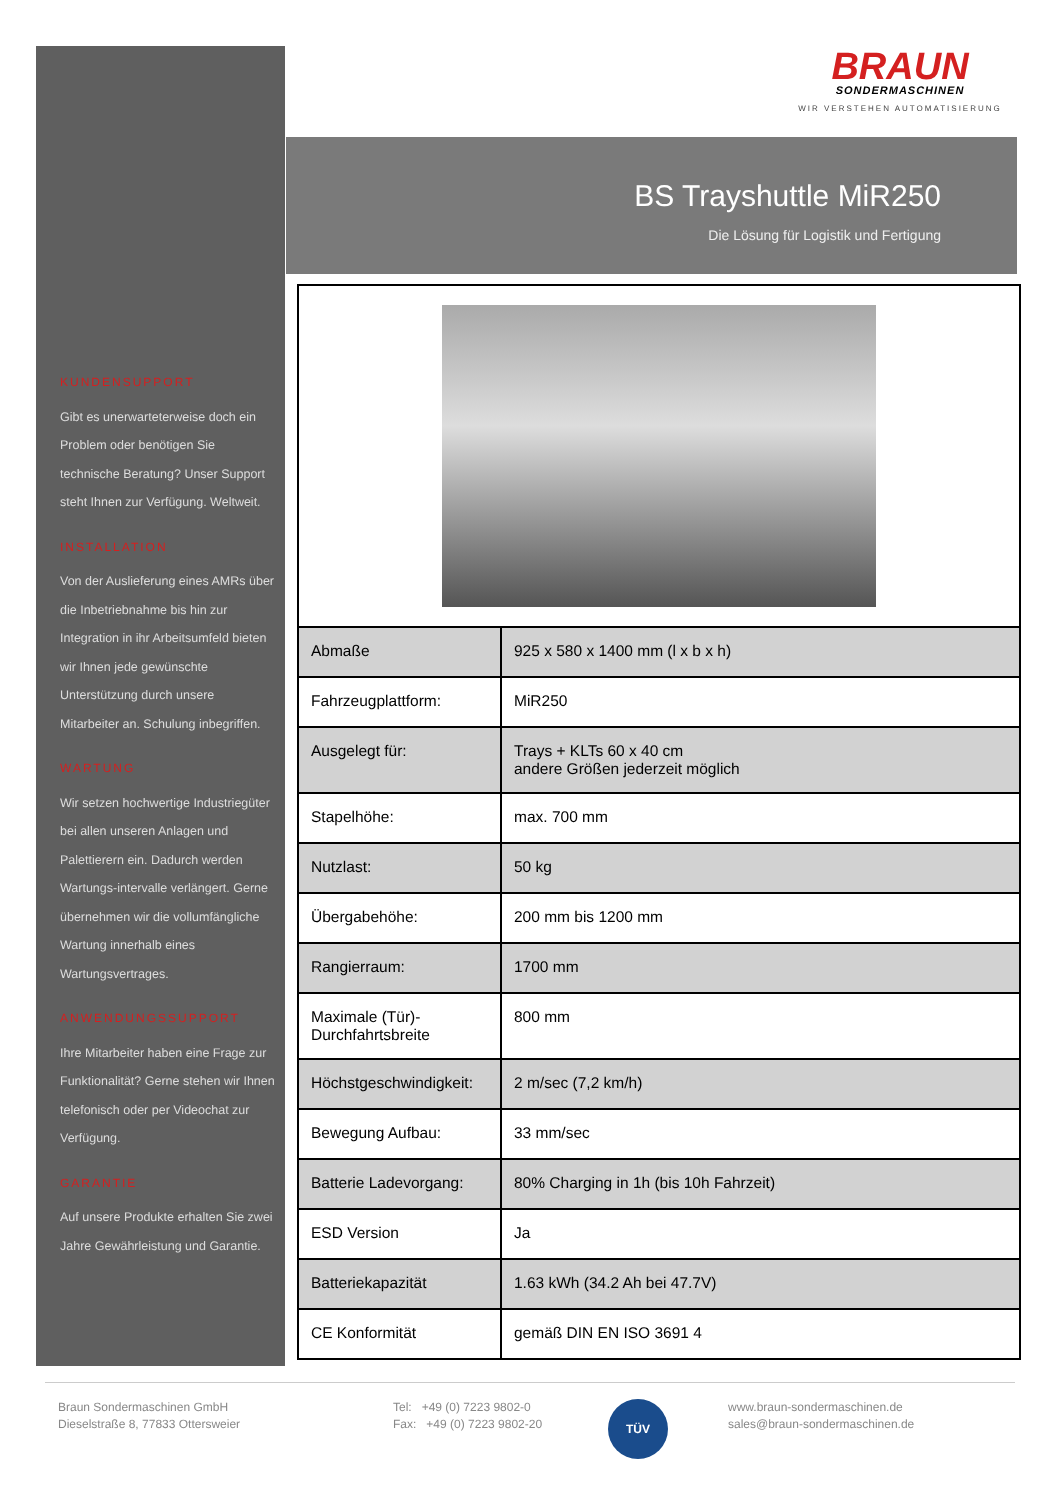BRAUN
SONDERMASCHINEN
WIR VERSTEHEN AUTOMATISIERUNG
BS Trayshuttle MiR250
Die Lösung für Logistik und Fertigung
KUNDENSUPPORT
Gibt es unerwarteterweise doch ein Problem oder benötigen Sie technische Beratung? Unser Support steht Ihnen zur Verfügung. Weltweit.
INSTALLATION
Von der Auslieferung eines AMRs über die Inbetriebnahme bis hin zur Integration in ihr Arbeitsumfeld bieten wir Ihnen jede gewünschte Unterstützung durch unsere Mitarbeiter an. Schulung inbegriffen.
WARTUNG
Wir setzen hochwertige Industriegüter bei allen unseren Anlagen und Palettierern ein. Dadurch werden Wartungs-intervalle verlängert. Gerne übernehmen wir die vollumfängliche Wartung innerhalb eines Wartungsvertrages.
ANWENDUNGSSUPPORT
Ihre Mitarbeiter haben eine Frage zur Funktionalität? Gerne stehen wir Ihnen telefonisch oder per Videochat zur Verfügung.
GARANTIE
Auf unsere Produkte erhalten Sie zwei Jahre Gewährleistung und Garantie.
| Abmaße | 925 x 580 x 1400 mm (l x b x h) |
| Fahrzeugplattform: | MiR250 |
| Ausgelegt für: | Trays + KLTs 60 x 40 cm andere Größen jederzeit möglich |
| Stapelhöhe: | max. 700 mm |
| Nutzlast: | 50 kg |
| Übergabehöhe: | 200 mm bis 1200 mm |
| Rangierraum: | 1700 mm |
| Maximale (Tür)- Durchfahrtsbreite | 800 mm |
| Höchstgeschwindigkeit: | 2 m/sec (7,2 km/h) |
| Bewegung Aufbau: | 33 mm/sec |
| Batterie Ladevorgang: | 80% Charging in 1h (bis 10h Fahrzeit) |
| ESD Version | Ja |
| Batteriekapazität | 1.63 kWh (34.2 Ah bei 47.7V) |
| CE Konformität | gemäß DIN EN ISO 3691 4 |
Braun Sondermaschinen GmbH
Dieselstraße 8, 77833 Ottersweier
Tel: +49 (0) 7223 9802-0
Fax: +49 (0) 7223 9802-20
TÜV
www.braun-sondermaschinen.de
sales@braun-sondermaschinen.de